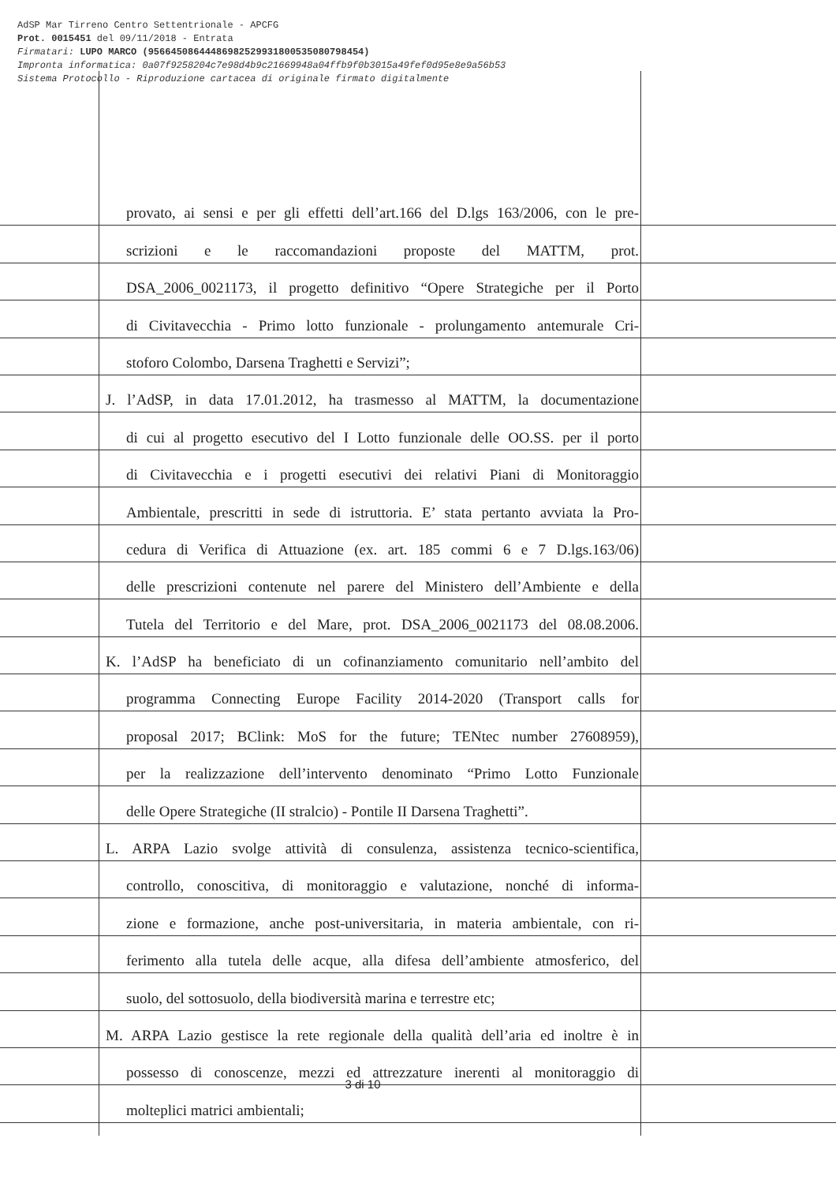AdSP Mar Tirreno Centro Settentrionale - APCFG
Prot. 0015451 del 09/11/2018 - Entrata
Firmatari: LUPO MARCO (95664508644486982529931800535080798454)
Impronta informatica: 0a07f9258204c7e98d4b9c21669948a04ffb9f0b3015a49fef0d95e8e9a56b53
Sistema Protocollo - Riproduzione cartacea di originale firmato digitalmente
provato, ai sensi e per gli effetti dell’art.166 del D.lgs 163/2006, con le pre-
scrizioni e le raccomandazioni proposte del MATTM, prot.
DSA_2006_0021173, il progetto definitivo “Opere Strategiche per il Porto
di Civitavecchia - Primo lotto funzionale - prolungamento antemurale Cri-
stoforo Colombo, Darsena Traghetti e Servizi”;
J. l’AdSP, in data 17.01.2012, ha trasmesso al MATTM, la documentazione
di cui al progetto esecutivo del I Lotto funzionale delle OO.SS. per il porto
di Civitavecchia e i progetti esecutivi dei relativi Piani di Monitoraggio
Ambientale, prescritti in sede di istruttoria. E’ stata pertanto avviata la Pro-
cedura di Verifica di Attuazione (ex. art. 185 commi 6 e 7 D.lgs.163/06)
delle prescrizioni contenute nel parere del Ministero dell’Ambiente e della
Tutela del Territorio e del Mare, prot. DSA_2006_0021173 del 08.08.2006.
K. l’AdSP ha beneficiato di un cofinanziamento comunitario nell’ambito del
programma Connecting Europe Facility 2014-2020 (Transport calls for
proposal 2017; BClink: MoS for the future; TENtec number 27608959),
per la realizzazione dell’intervento denominato “Primo Lotto Funzionale
delle Opere Strategiche (II stralcio) - Pontile II Darsena Traghetti”.
L. ARPA Lazio svolge attività di consulenza, assistenza tecnico-scientifica,
controllo, conoscitiva, di monitoraggio e valutazione, nonché di informa-
zione e formazione, anche post-universitaria, in materia ambientale, con ri-
ferimento alla tutela delle acque, alla difesa dell’ambiente atmosferico, del
suolo, del sottosuolo, della biodiversità marina e terrestre etc;
M. ARPA Lazio gestisce la rete regionale della qualità dell’aria ed inoltre è in
possesso di conoscenze, mezzi ed attrezzature inerenti al monitoraggio di
molteplici matrici ambientali;
3 di 10